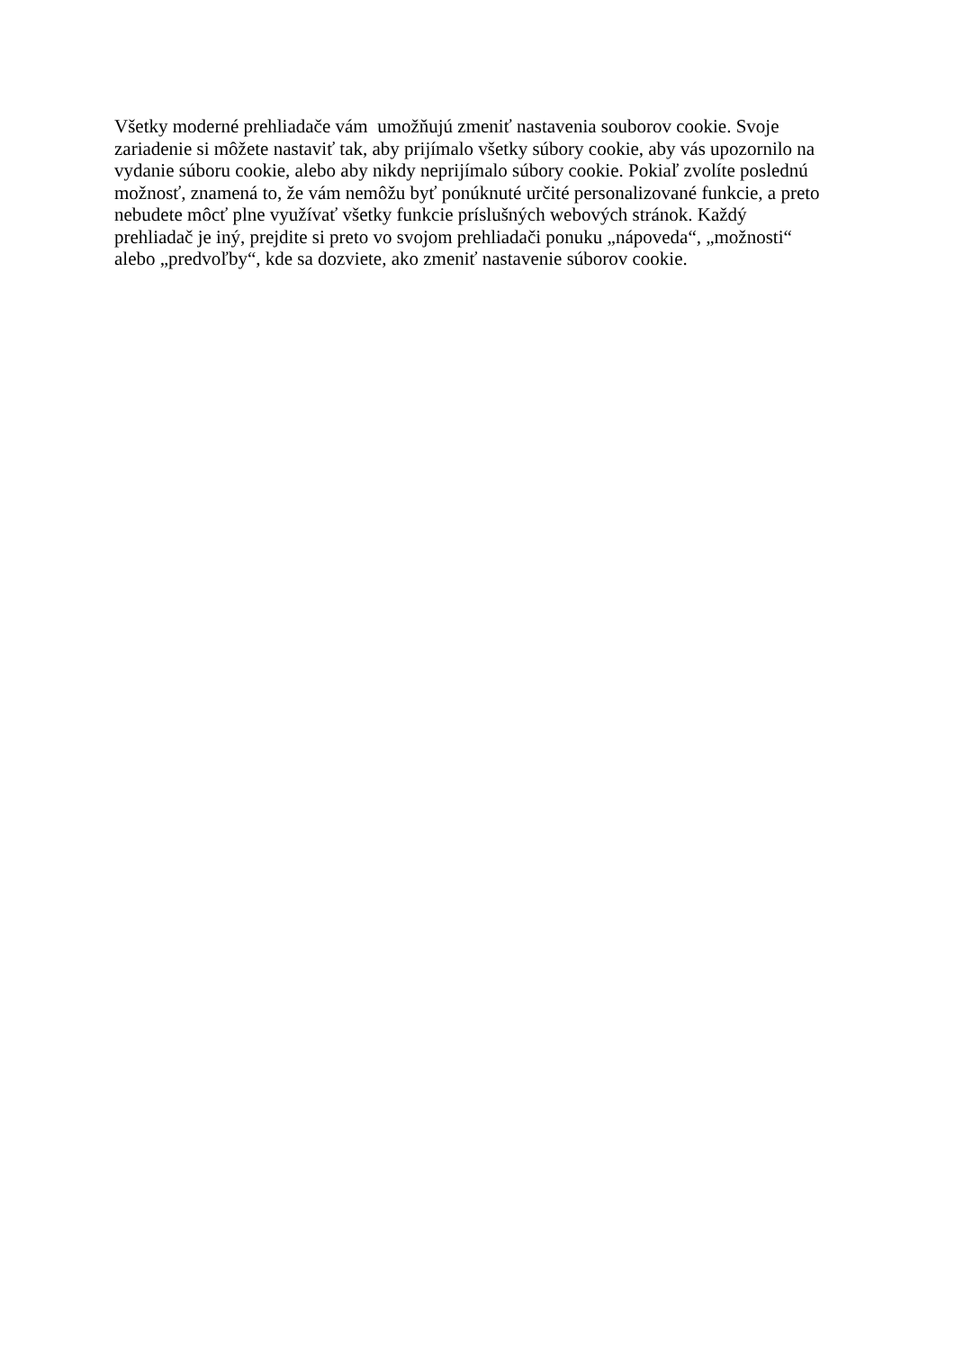Všetky moderné prehliadače vám umožňujú zmeniť nastavenia souborov cookie. Svoje
zariadenie si môžete nastaviť tak, aby prijímalo všetky súbory cookie, aby vás upozornilo na
vydanie súboru cookie, alebo aby nikdy neprijímalo súbory cookie. Pokiaľ zvolíte poslednú
možnosť, znamená to, že vám nemôžu byť ponúknuté určité personalizované funkcie, a preto
nebudete môcť plne využívať všetky funkcie príslušných webových stránok. Každý
prehliadač je iný, prejdite si preto vo svojom prehliadači ponuku „nápoveda“, „možnosti“
alebo „predvoľby“, kde sa dozviete, ako zmeniť nastavenie súborov cookie.